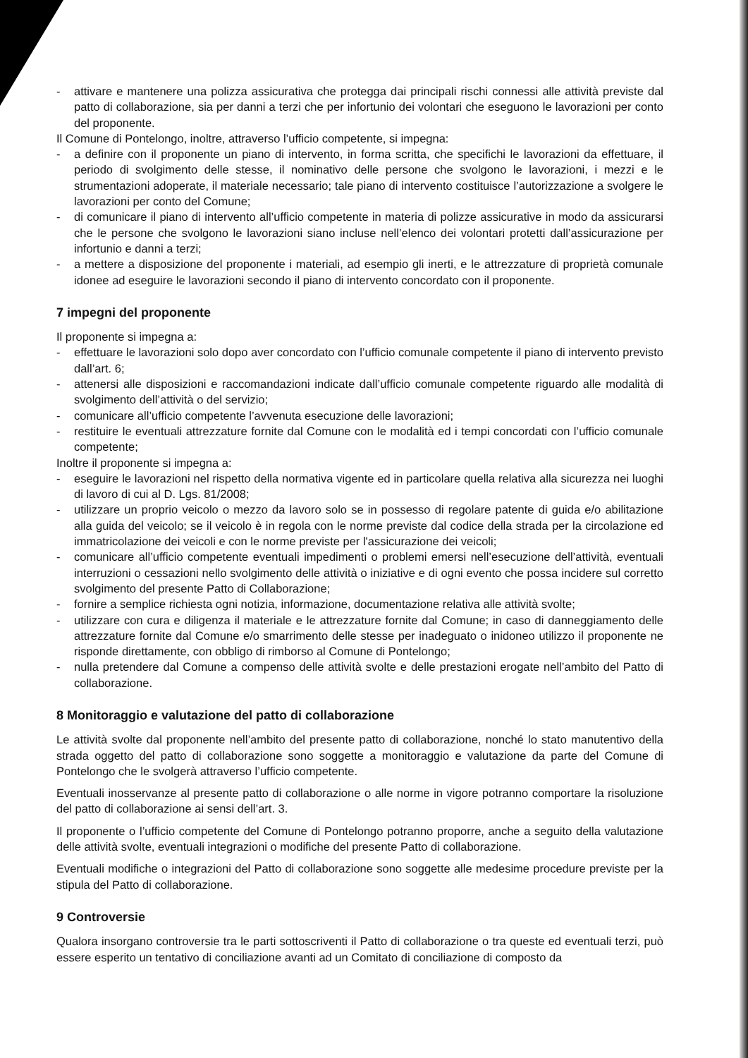- attivare e mantenere una polizza assicurativa che protegga dai principali rischi connessi alle attività previste dal patto di collaborazione, sia per danni a terzi che per infortunio dei volontari che eseguono le lavorazioni per conto del proponente.
Il Comune di Pontelongo, inoltre, attraverso l’ufficio competente, si impegna:
- a definire con il proponente un piano di intervento, in forma scritta, che specifichi le lavorazioni da effettuare, il periodo di svolgimento delle stesse, il nominativo delle persone che svolgono le lavorazioni, i mezzi e le strumentazioni adoperate, il materiale necessario; tale piano di intervento costituisce l’autorizzazione a svolgere le lavorazioni per conto del Comune;
- di comunicare il piano di intervento all’ufficio competente in materia di polizze assicurative in modo da assicurarsi che le persone che svolgono le lavorazioni siano incluse nell’elenco dei volontari protetti dall’assicurazione per infortunio e danni a terzi;
- a mettere a disposizione del proponente i materiali, ad esempio gli inerti, e le attrezzature di proprietà comunale idonee ad eseguire le lavorazioni secondo il piano di intervento concordato con il proponente.
7 impegni del proponente
Il proponente si impegna a:
- effettuare le lavorazioni solo dopo aver concordato con l’ufficio comunale competente il piano di intervento previsto dall’art. 6;
- attenersi alle disposizioni e raccomandazioni indicate dall’ufficio comunale competente riguardo alle modalità di svolgimento dell’attività o del servizio;
- comunicare all’ufficio competente l’avvenuta esecuzione delle lavorazioni;
- restituire le eventuali attrezzature fornite dal Comune con le modalità ed i tempi concordati con l’ufficio comunale competente;
Inoltre il proponente si impegna a:
- eseguire le lavorazioni nel rispetto della normativa vigente ed in particolare quella relativa alla sicurezza nei luoghi di lavoro di cui al D. Lgs. 81/2008;
- utilizzare un proprio veicolo o mezzo da lavoro solo se in possesso di regolare patente di guida e/o abilitazione alla guida del veicolo; se il veicolo è in regola con le norme previste dal codice della strada per la circolazione ed immatricolazione dei veicoli e con le norme previste per l'assicurazione dei veicoli;
- comunicare all’ufficio competente eventuali impedimenti o problemi emersi nell’esecuzione dell’attività, eventuali interruzioni o cessazioni nello svolgimento delle attività o iniziative e di ogni evento che possa incidere sul corretto svolgimento del presente Patto di Collaborazione;
- fornire a semplice richiesta ogni notizia, informazione, documentazione relativa alle attività svolte;
- utilizzare con cura e diligenza il materiale e le attrezzature fornite dal Comune; in caso di danneggiamento delle attrezzature fornite dal Comune e/o smarrimento delle stesse per inadeguato o inidoneo utilizzo il proponente ne risponde direttamente, con obbligo di rimborso al Comune di Pontelongo;
- nulla pretendere dal Comune a compenso delle attività svolte e delle prestazioni erogate nell’ambito del Patto di collaborazione.
8 Monitoraggio e valutazione del patto di collaborazione
Le attività svolte dal proponente nell’ambito del presente patto di collaborazione, nonché lo stato manutentivo della strada oggetto del patto di collaborazione sono soggette a monitoraggio e valutazione da parte del Comune di Pontelongo che le svolgerà attraverso l’ufficio competente.
Eventuali inosservanze al presente patto di collaborazione o alle norme in vigore potranno comportare la risoluzione del patto di collaborazione ai sensi dell’art. 3.
Il proponente o l’ufficio competente del Comune di Pontelongo potranno proporre, anche a seguito della valutazione delle attività svolte, eventuali integrazioni o modifiche del presente Patto di collaborazione.
Eventuali modifiche o integrazioni del Patto di collaborazione sono soggette alle medesime procedure previste per la stipula del Patto di collaborazione.
9 Controversie
Qualora insorgano controversie tra le parti sottoscriventi il Patto di collaborazione o tra queste ed eventuali terzi, può essere esperito un tentativo di conciliazione avanti ad un Comitato di conciliazione di composto da